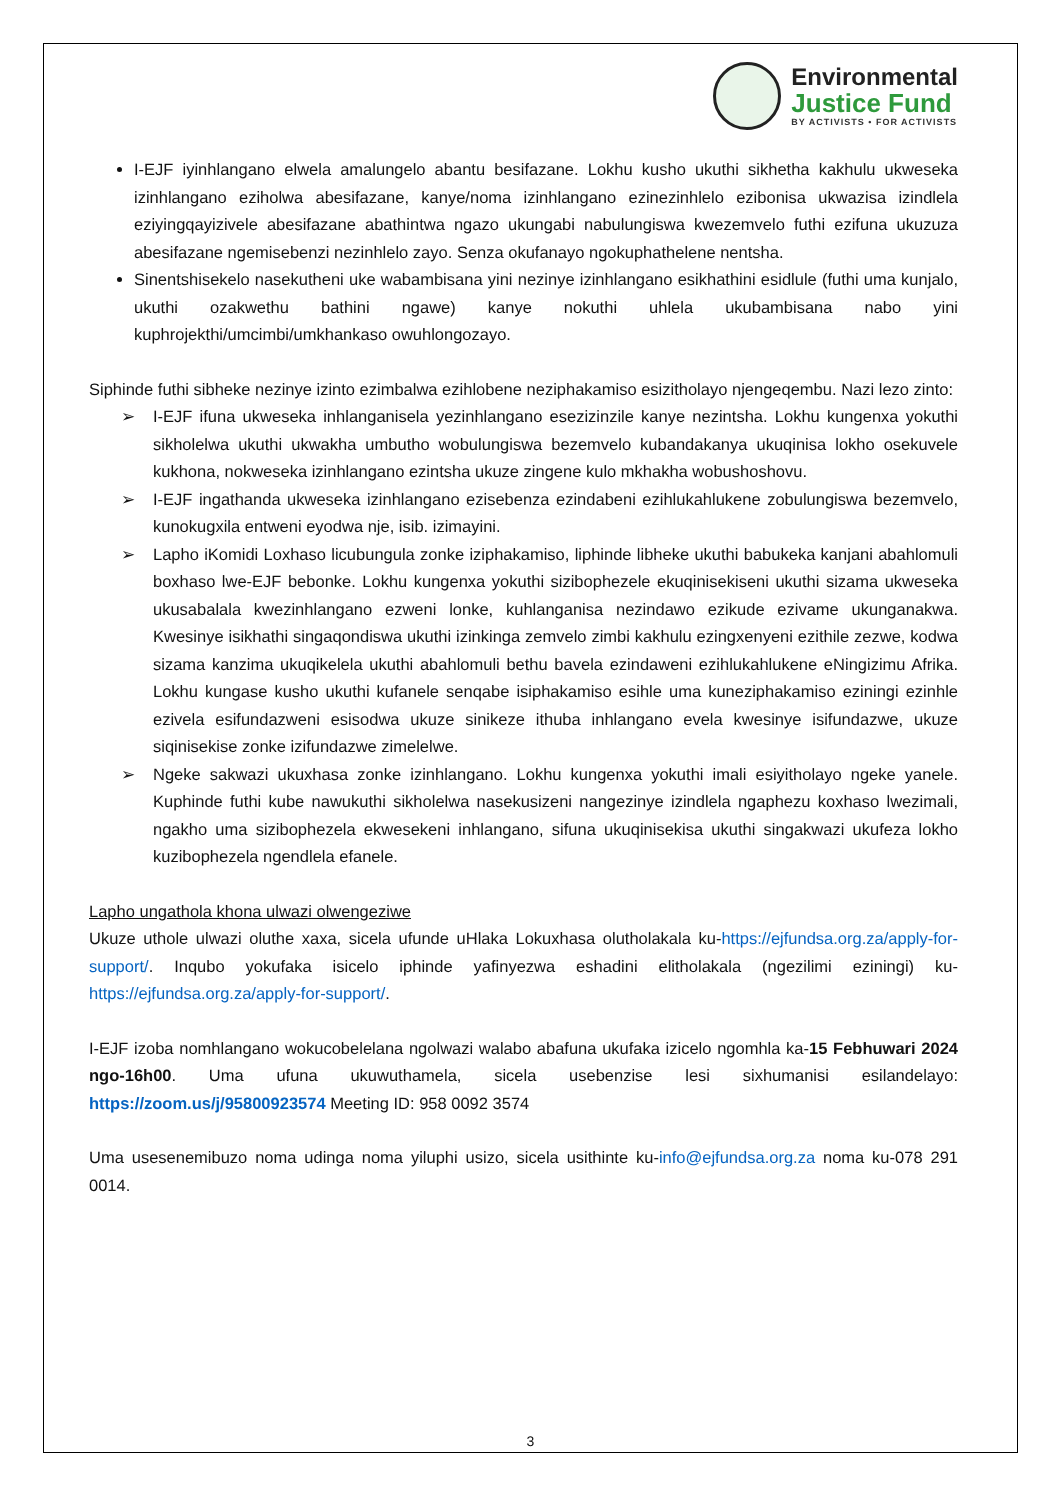Environmental
Justice Fund
BY ACTIVISTS • FOR ACTIVISTS
I-EJF iyinhlangano elwela amalungelo abantu besifazane. Lokhu kusho ukuthi sikhetha kakhulu ukweseka izinhlangano eziholwa abesifazane, kanye/noma izinhlangano ezinezinhlelo ezibonisa ukwazisa izindlela eziyingqayizivele abesifazane abathintwa ngazo ukungabi nabulungiswa kwezemvelo futhi ezifuna ukuzuza abesifazane ngemisebenzi nezinhlelo zayo. Senza okufanayo ngokuphathelene nentsha.
Sinentshisekelo nasekutheni uke wabambisana yini nezinye izinhlangano esikhathini esidlule (futhi uma kunjalo, ukuthi ozakwethu bathini ngawe) kanye nokuthi uhlela ukubambisana nabo yini kuphrojekthi/umcimbi/umkhankaso owuhlongozayo.
Siphinde futhi sibheke nezinye izinto ezimbalwa ezihlobene neziphakamiso esizitholayo njengeqembu. Nazi lezo zinto:
➢ I-EJF ifuna ukweseka inhlanganisela yezinhlangano esezizinzile kanye nezintsha. Lokhu kungenxa yokuthi sikholelwa ukuthi ukwakha umbutho wobulungiswa bezemvelo kubandakanya ukuqinisa lokho osekuvele kukhona, nokweseka izinhlangano ezintsha ukuze zingene kulo mkhakha wobushoshovu.
➢ I-EJF ingathanda ukweseka izinhlangano ezisebenza ezindabeni ezihlukahlukene zobulungiswa bezemvelo, kunokugxila entweni eyodwa nje, isib. izimayini.
➢ Lapho iKomidi Loxhaso licubungula zonke iziphakamiso, liphinde libheke ukuthi babukeka kanjani abahlomuli boxhaso lwe-EJF bebonke. Lokhu kungenxa yokuthi sizibophezele ekuqinisekiseni ukuthi sizama ukweseka ukusabalala kwezinhlangano ezweni lonke, kuhlanganisa nezindawo ezikude ezivame ukunganakwa. Kwesinye isikhathi singaqondiswa ukuthi izinkinga zemvelo zimbi kakhulu ezingxenyeni ezithile zezwe, kodwa sizama kanzima ukuqikelela ukuthi abahlomuli bethu bavela ezindaweni ezihlukahlukene eNingizimu Afrika. Lokhu kungase kusho ukuthi kufanele senqabe isiphakamiso esihle uma kuneziphakamiso eziningi ezinhle ezivela esifundazweni esisodwa ukuze sinikeze ithuba inhlangano evela kwesinye isifundazwe, ukuze siqinisekise zonke izifundazwe zimelelwe.
➢ Ngeke sakwazi ukuxhasa zonke izinhlangano. Lokhu kungenxa yokuthi imali esiyitholayo ngeke yanele. Kuphinde futhi kube nawukuthi sikholelwa nasekusizeni nangezinye izindlela ngaphezu koxhaso lwezimali, ngakho uma sizibophezela ekwesekeni inhlangano, sifuna ukuqinisekisa ukuthi singakwazi ukufeza lokho kuzibophezela ngendlela efanele.
Lapho ungathola khona ulwazi olwengeziwe
Ukuze uthole ulwazi oluthe xaxa, sicela ufunde uHlaka Lokuxhasa olutholakala ku-https://ejfundsa.org.za/apply-for-support/. Inqubo yokufaka isicelo iphinde yafinyezwa eshadini elitholakala (ngezilimi eziningi) ku-https://ejfundsa.org.za/apply-for-support/.
I-EJF izoba nomhlangano wokucobelelana ngolwazi walabo abafuna ukufaka izicelo ngomhla ka-15 Febhuwari 2024 ngo-16h00. Uma ufuna ukuwuthamela, sicela usebenzise lesi sixhumanisi esilandelayo: https://zoom.us/j/95800923574 Meeting ID: 958 0092 3574
Uma usesenemibuzo noma udinga noma yiluphi usizo, sicela usithinte ku-info@ejfundsa.org.za noma ku-078 291 0014.
3